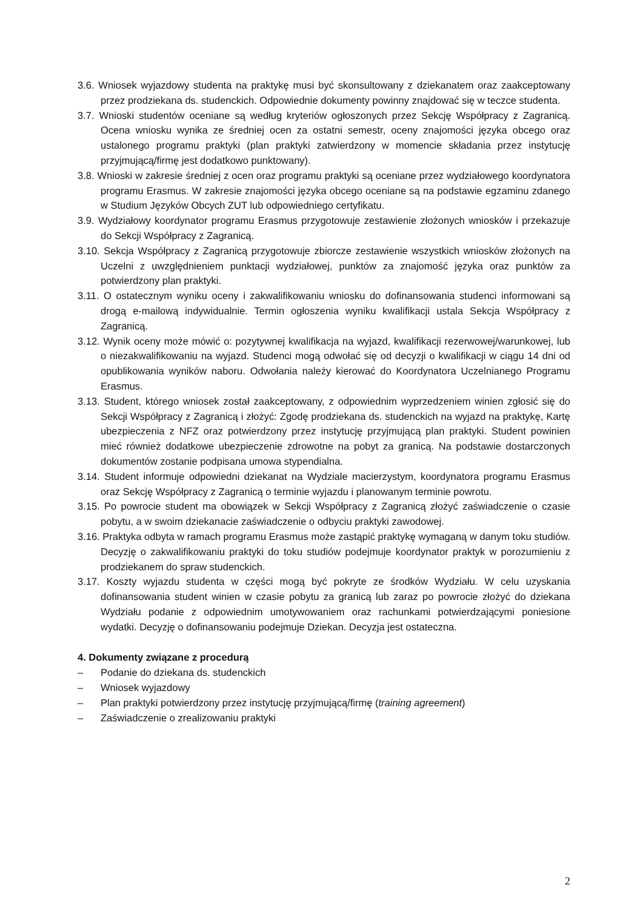3.6. Wniosek wyjazdowy studenta na praktykę musi być skonsultowany z dziekanatem oraz zaakceptowany przez prodziekana ds. studenckich. Odpowiednie dokumenty powinny znajdować się w teczce studenta.
3.7. Wnioski studentów oceniane są według kryteriów ogłoszonych przez Sekcję Współpracy z Zagranicą. Ocena wniosku wynika ze średniej ocen za ostatni semestr, oceny znajomości języka obcego oraz ustalonego programu praktyki (plan praktyki zatwierdzony w momencie składania przez instytucję przyjmującą/firmę jest dodatkowo punktowany).
3.8. Wnioski w zakresie średniej z ocen oraz programu praktyki są oceniane przez wydziałowego koordynatora programu Erasmus. W zakresie znajomości języka obcego oceniane są na podstawie egzaminu zdanego w Studium Języków Obcych ZUT lub odpowiedniego certyfikatu.
3.9. Wydziałowy koordynator programu Erasmus przygotowuje zestawienie złożonych wniosków i przekazuje do Sekcji Współpracy z Zagranicą.
3.10. Sekcja Współpracy z Zagranicą przygotowuje zbiorcze zestawienie wszystkich wniosków złożonych na Uczelni z uwzględnieniem punktacji wydziałowej, punktów za znajomość języka oraz punktów za potwierdzony plan praktyki.
3.11. O ostatecznym wyniku oceny i zakwalifikowaniu wniosku do dofinansowania studenci informowani są drogą e-mailową indywidualnie. Termin ogłoszenia wyniku kwalifikacji ustala Sekcja Współpracy z Zagranicą.
3.12. Wynik oceny może mówić o: pozytywnej kwalifikacja na wyjazd, kwalifikacji rezerwowej/warunkowej, lub o niezakwalifikowaniu na wyjazd. Studenci mogą odwołać się od decyzji o kwalifikacji w ciągu 14 dni od opublikowania wyników naboru. Odwołania należy kierować do Koordynatora Uczelnianego Programu Erasmus.
3.13. Student, którego wniosek został zaakceptowany, z odpowiednim wyprzedzeniem winien zgłosić się do Sekcji Współpracy z Zagranicą i złożyć: Zgodę prodziekana ds. studenckich na wyjazd na praktykę, Kartę ubezpieczenia z NFZ oraz potwierdzony przez instytucję przyjmującą plan praktyki. Student powinien mieć również dodatkowe ubezpieczenie zdrowotne na pobyt za granicą. Na podstawie dostarczonych dokumentów zostanie podpisana umowa stypendialna.
3.14. Student informuje odpowiedni dziekanat na Wydziale macierzystym, koordynatora programu Erasmus oraz Sekcję Współpracy z Zagranicą o terminie wyjazdu i planowanym terminie powrotu.
3.15. Po powrocie student ma obowiązek w Sekcji Współpracy z Zagranicą złożyć zaświadczenie o czasie pobytu, a w swoim dziekanacie zaświadczenie o odbyciu praktyki zawodowej.
3.16. Praktyka odbyta w ramach programu Erasmus może zastąpić praktykę wymaganą w danym toku studiów. Decyzję o zakwalifikowaniu praktyki do toku studiów podejmuje koordynator praktyk w porozumieniu z prodziekanem do spraw studenckich.
3.17. Koszty wyjazdu studenta w części mogą być pokryte ze środków Wydziału. W celu uzyskania dofinansowania student winien w czasie pobytu za granicą lub zaraz po powrocie złożyć do dziekana Wydziału podanie z odpowiednim umotywowaniem oraz rachunkami potwierdzającymi poniesione wydatki. Decyzję o dofinansowaniu podejmuje Dziekan. Decyzja jest ostateczna.
4. Dokumenty związane z procedurą
– Podanie do dziekana ds. studenckich
– Wniosek wyjazdowy
– Plan praktyki potwierdzony przez instytucję przyjmującą/firmę (training agreement)
– Zaświadczenie o zrealizowaniu praktyki
2